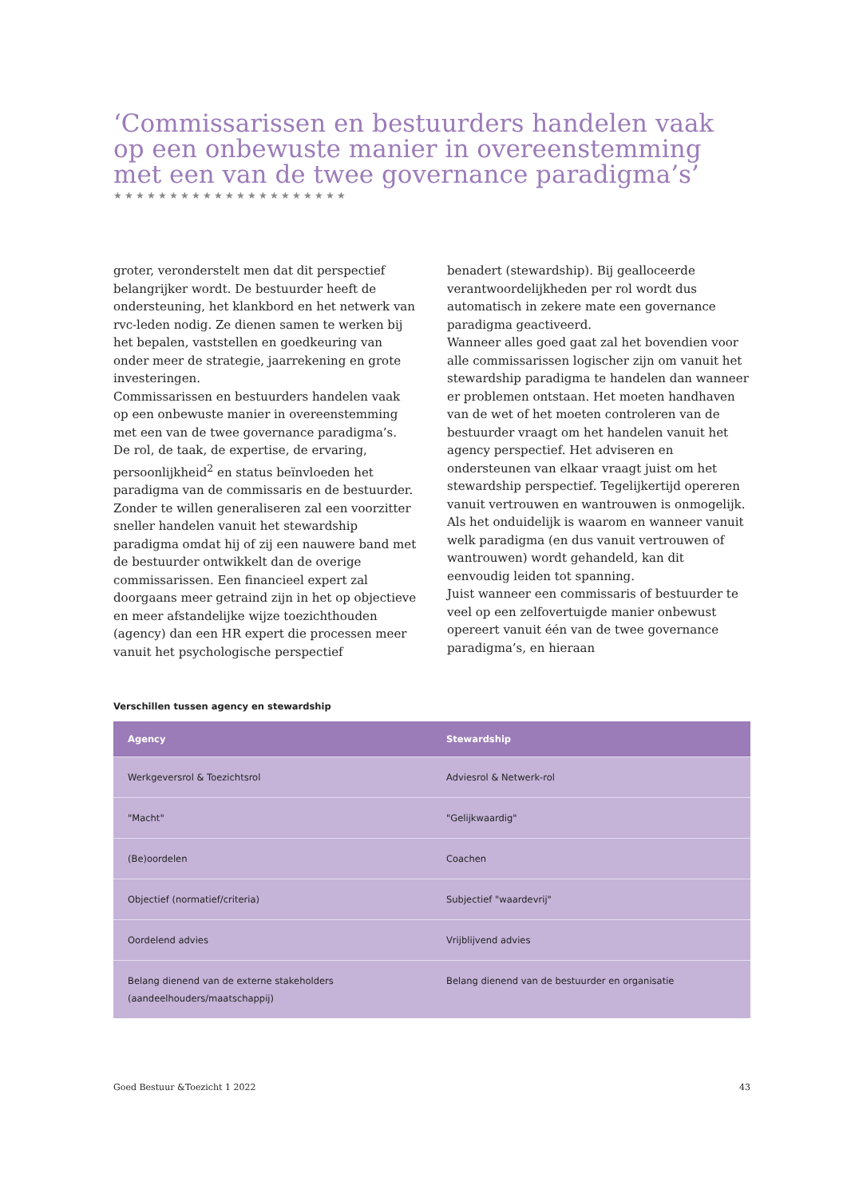‘Commissarissen en bestuurders handelen vaak op een onbewuste manier in overeenstemming met een van de twee governance paradigma’s’
★★★★★★★★★★★★★★★★★★★★★
groter, veronderstelt men dat dit perspectief belangrijker wordt. De bestuurder heeft de ondersteuning, het klankbord en het netwerk van rvc-leden nodig. Ze dienen samen te werken bij het bepalen, vaststellen en goedkeuring van onder meer de strategie, jaarrekening en grote investeringen.
Commissarissen en bestuurders handelen vaak op een onbewuste manier in overeenstemming met een van de twee governance paradigma’s. De rol, de taak, de expertise, de ervaring, persoonlijkheid<sup>2</sup> en status beïnvloeden het paradigma van de commissaris en de bestuurder. Zonder te willen generaliseren zal een voorzitter sneller handelen vanuit het stewardship paradigma omdat hij of zij een nauwere band met de bestuurder ontwikkelt dan de overige commissarissen. Een financieel expert zal doorgaans meer getraind zijn in het op objectieve en meer afstandelijke wijze toezichthouden (agency) dan een HR expert die processen meer vanuit het psychologische perspectief
benadert (stewardship). Bij gealloceerde verantwoordelijkheden per rol wordt dus automatisch in zekere mate een governance paradigma geactiveerd.
Wanneer alles goed gaat zal het bovendien voor alle commissarissen logischer zijn om vanuit het stewardship paradigma te handelen dan wanneer er problemen ontstaan. Het moeten handhaven van de wet of het moeten controleren van de bestuurder vraagt om het handelen vanuit het agency perspectief. Het adviseren en ondersteunen van elkaar vraagt juist om het stewardship perspectief. Tegelijkertijd opereren vanuit vertrouwen en wantrouwen is onmogelijk. Als het onduidelijk is waarom en wanneer vanuit welk paradigma (en dus vanuit vertrouwen of wantrouwen) wordt gehandeld, kan dit eenvoudig leiden tot spanning.
Juist wanneer een commissaris of bestuurder te veel op een zelfovertuigde manier onbewust opereert vanuit één van de twee governance paradigma’s, en hieraan
Verschillen tussen agency en stewardship
| Agency | Stewardship |
| --- | --- |
| Werkgeversrol & Toezichtsrol | Adviesrol & Netwerk-rol |
| "Macht" | "Gelijkwaardig" |
| (Be)oordelen | Coachen |
| Objectief (normatief/criteria) | Subjectief "waardevrij" |
| Oordelend advies | Vrijblijvend advies |
| Belang dienend van de externe stakeholders (aandeelhouders/maatschappij) | Belang dienend van de bestuurder en organisatie |
Goed Bestuur &Toezicht 1 2022 43